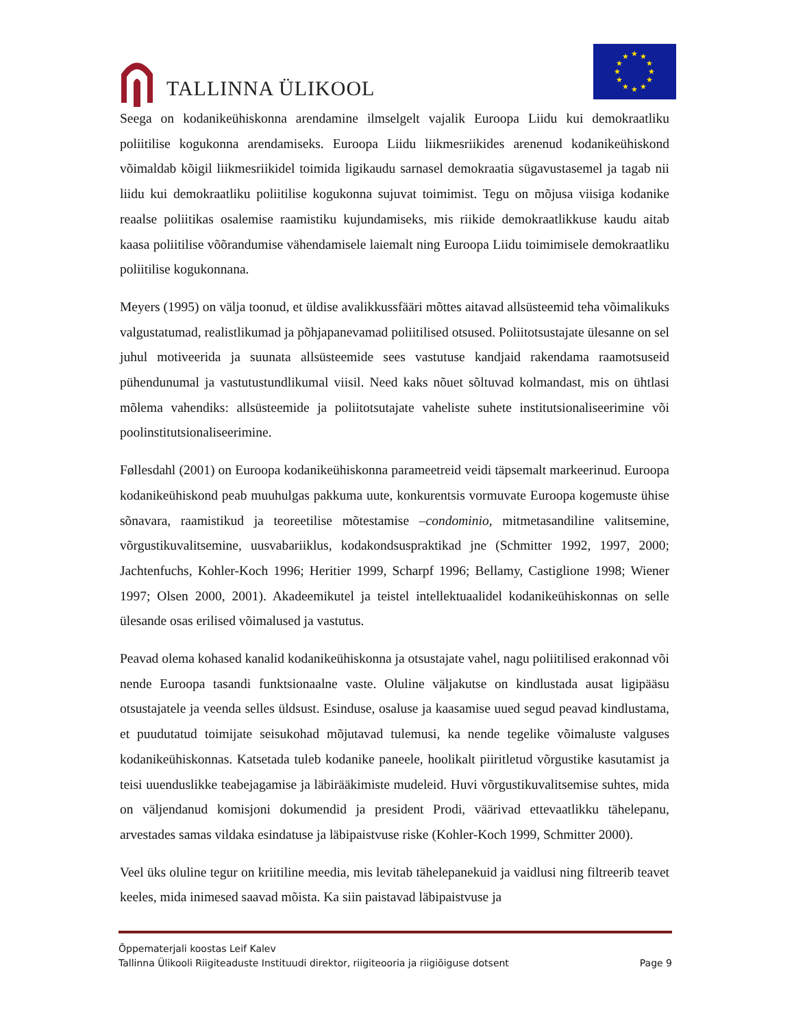TALLINNA ÜLIKOOL
★
★
★
★
★
★
★
★
★
★
★
★
Seega on kodanikeühiskonna arendamine ilmselgelt vajalik Euroopa Liidu kui demokraatliku poliitilise kogukonna arendamiseks. Euroopa Liidu liikmesriikides arenenud kodanikeühiskond võimaldab kõigil liikmesriikidel toimida ligikaudu sarnasel demokraatia sügavustasemel ja tagab nii liidu kui demokraatliku poliitilise kogukonna sujuvat toimimist. Tegu on mõjusa viisiga kodanike reaalse poliitikas osalemise raamistiku kujundamiseks, mis riikide demokraatlikkuse kaudu aitab kaasa poliitilise võõrandumise vähendamisele laiemalt ning Euroopa Liidu toimimisele demokraatliku poliitilise kogukonnana.
Meyers (1995) on välja toonud, et üldise avalikkussfääri mõttes aitavad allsüsteemid teha võimalikuks valgustatumad, realistlikumad ja põhjapanevamad poliitilised otsused. Poliitotsustajate ülesanne on sel juhul motiveerida ja suunata allsüsteemide sees vastutuse kandjaid rakendama raamotsuseid pühendunumal ja vastutustundlikumal viisil. Need kaks nõuet sõltuvad kolmandast, mis on ühtlasi mõlema vahendiks: allsüsteemide ja poliitotsutajate vaheliste suhete institutsionaliseerimine või poolinstitutsionaliseerimine.
Føllesdahl (2001) on Euroopa kodanikeühiskonna parameetreid veidi täpsemalt markeerinud. Euroopa kodanikeühiskond peab muuhulgas pakkuma uute, konkurentsis vormuvate Euroopa kogemuste ühise sõnavara, raamistikud ja teoreetilise mõtestamise –condominio, mitmetasandiline valitsemine, võrgustikuvalitsemine, uusvabariiklus, kodakondsuspraktikad jne (Schmitter 1992, 1997, 2000; Jachtenfuchs, Kohler-Koch 1996; Heritier 1999, Scharpf 1996; Bellamy, Castiglione 1998; Wiener 1997; Olsen 2000, 2001). Akadeemikutel ja teistel intellektuaalidel kodanikeühiskonnas on selle ülesande osas erilised võimalused ja vastutus.
Peavad olema kohased kanalid kodanikeühiskonna ja otsustajate vahel, nagu poliitilised erakonnad või nende Euroopa tasandi funktsionaalne vaste. Oluline väljakutse on kindlustada ausat ligipääsu otsustajatele ja veenda selles üldsust. Esinduse, osaluse ja kaasamise uued segud peavad kindlustama, et puudutatud toimijate seisukohad mõjutavad tulemusi, ka nende tegelike võimaluste valguses kodanikeühiskonnas. Katsetada tuleb kodanike paneele, hoolikalt piiritletud võrgustike kasutamist ja teisi uuenduslikke teabejagamise ja läbirääkimiste mudeleid. Huvi võrgustikuvalitsemise suhtes, mida on väljendanud komisjoni dokumendid ja president Prodi, väärivad ettevaatlikku tähelepanu, arvestades samas vildaka esindatuse ja läbipaistvuse riske (Kohler-Koch 1999, Schmitter 2000).
Veel üks oluline tegur on kriitiline meedia, mis levitab tähelepanekuid ja vaidlusi ning filtreerib teavet keeles, mida inimesed saavad mõista. Ka siin paistavad läbipaistvuse ja
Õppematerjali koostas Leif Kalev
Tallinna Ülikooli Riigiteaduste Instituudi direktor, riigiteooria ja riigiõiguse dotsent Page 9